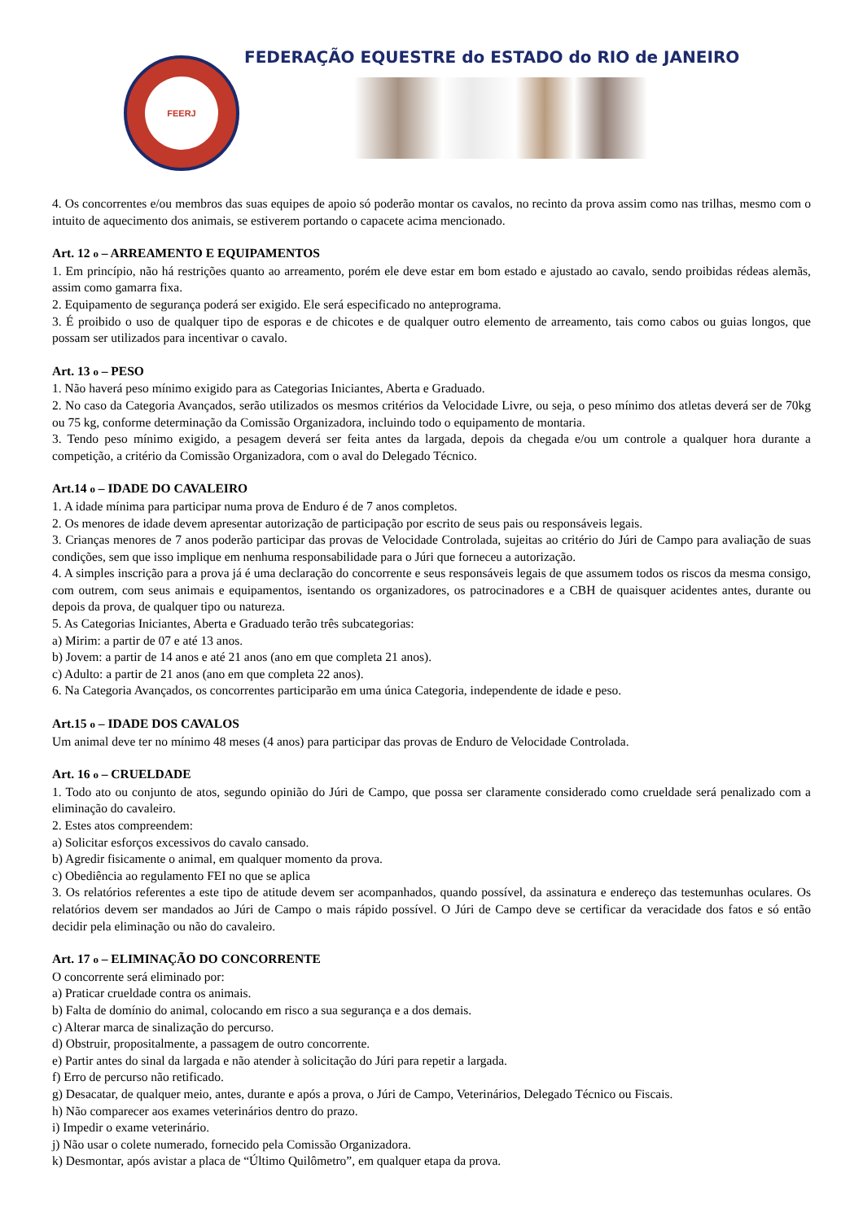FEERJ
FEDERAÇÃO EQUESTRE do ESTADO do RIO de JANEIRO
4. Os concorrentes e/ou membros das suas equipes de apoio só poderão montar os cavalos, no recinto da prova assim como nas trilhas, mesmo com o intuito de aquecimento dos animais, se estiverem portando o capacete acima mencionado.
Art. 12 o – ARREAMENTO E EQUIPAMENTOS
1. Em princípio, não há restrições quanto ao arreamento, porém ele deve estar em bom estado e ajustado ao cavalo, sendo proibidas rédeas alemãs, assim como gamarra fixa.
2. Equipamento de segurança poderá ser exigido. Ele será especificado no anteprograma.
3. É proibido o uso de qualquer tipo de esporas e de chicotes e de qualquer outro elemento de arreamento, tais como cabos ou guias longos, que possam ser utilizados para incentivar o cavalo.
Art. 13 o – PESO
1. Não haverá peso mínimo exigido para as Categorias Iniciantes, Aberta e Graduado.
2. No caso da Categoria Avançados, serão utilizados os mesmos critérios da Velocidade Livre, ou seja, o peso mínimo dos atletas deverá ser de 70kg ou 75 kg, conforme determinação da Comissão Organizadora, incluindo todo o equipamento de montaria.
3. Tendo peso mínimo exigido, a pesagem deverá ser feita antes da largada, depois da chegada e/ou um controle a qualquer hora durante a competição, a critério da Comissão Organizadora, com o aval do Delegado Técnico.
Art.14 o – IDADE DO CAVALEIRO
1. A idade mínima para participar numa prova de Enduro é de 7 anos completos.
2. Os menores de idade devem apresentar autorização de participação por escrito de seus pais ou responsáveis legais.
3. Crianças menores de 7 anos poderão participar das provas de Velocidade Controlada, sujeitas ao critério do Júri de Campo para avaliação de suas condições, sem que isso implique em nenhuma responsabilidade para o Júri que forneceu a autorização.
4. A simples inscrição para a prova já é uma declaração do concorrente e seus responsáveis legais de que assumem todos os riscos da mesma consigo, com outrem, com seus animais e equipamentos, isentando os organizadores, os patrocinadores e a CBH de quaisquer acidentes antes, durante ou depois da prova, de qualquer tipo ou natureza.
5. As Categorias Iniciantes, Aberta e Graduado terão três subcategorias:
a) Mirim: a partir de 07 e até 13 anos.
b) Jovem: a partir de 14 anos e até 21 anos (ano em que completa 21 anos).
c) Adulto: a partir de 21 anos (ano em que completa 22 anos).
6. Na Categoria Avançados, os concorrentes participarão em uma única Categoria, independente de idade e peso.
Art.15 o – IDADE DOS CAVALOS
Um animal deve ter no mínimo 48 meses (4 anos) para participar das provas de Enduro de Velocidade Controlada.
Art. 16 o – CRUELDADE
1. Todo ato ou conjunto de atos, segundo opinião do Júri de Campo, que possa ser claramente considerado como crueldade será penalizado com a eliminação do cavaleiro.
2. Estes atos compreendem:
a) Solicitar esforços excessivos do cavalo cansado.
b) Agredir fisicamente o animal, em qualquer momento da prova.
c) Obediência ao regulamento FEI no que se aplica
3. Os relatórios referentes a este tipo de atitude devem ser acompanhados, quando possível, da assinatura e endereço das testemunhas oculares. Os relatórios devem ser mandados ao Júri de Campo o mais rápido possível. O Júri de Campo deve se certificar da veracidade dos fatos e só então decidir pela eliminação ou não do cavaleiro.
Art. 17 o – ELIMINAÇÃO DO CONCORRENTE
O concorrente será eliminado por:
a) Praticar crueldade contra os animais.
b) Falta de domínio do animal, colocando em risco a sua segurança e a dos demais.
c) Alterar marca de sinalização do percurso.
d) Obstruir, propositalmente, a passagem de outro concorrente.
e) Partir antes do sinal da largada e não atender à solicitação do Júri para repetir a largada.
f) Erro de percurso não retificado.
g) Desacatar, de qualquer meio, antes, durante e após a prova, o Júri de Campo, Veterinários, Delegado Técnico ou Fiscais.
h) Não comparecer aos exames veterinários dentro do prazo.
i) Impedir o exame veterinário.
j) Não usar o colete numerado, fornecido pela Comissão Organizadora.
k) Desmontar, após avistar a placa de “Último Quilômetro”, em qualquer etapa da prova.